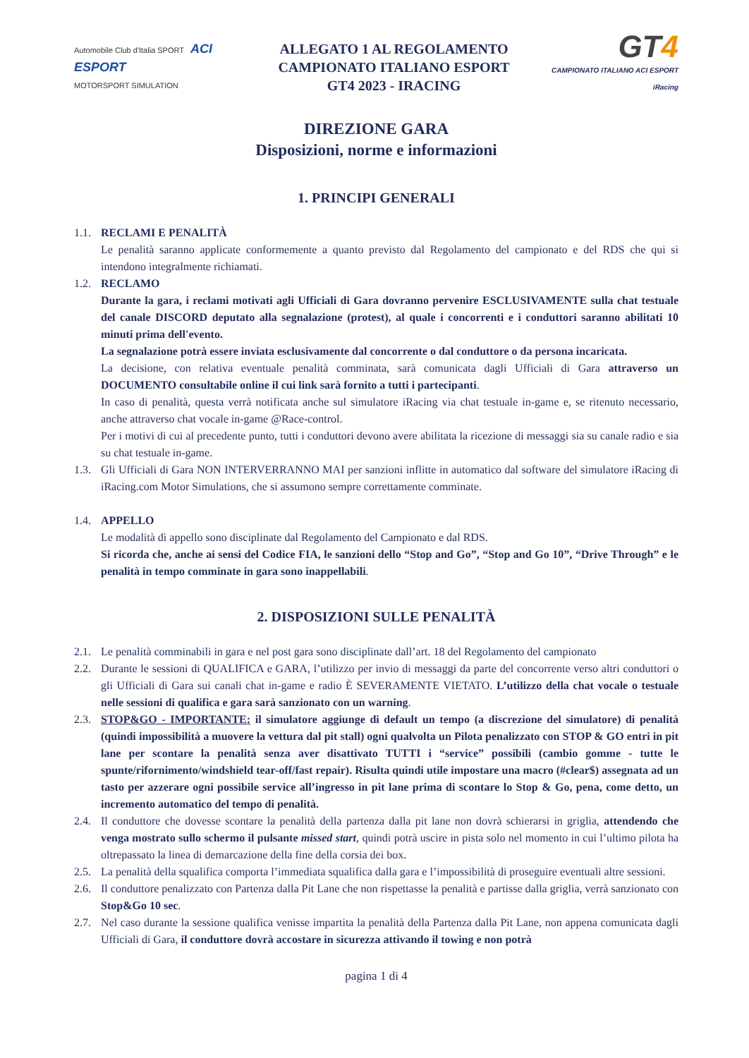Automobile Club d'Italia SPORT ACI ESPORT
MOTORSPORT SIMULATION
ALLEGATO 1 AL REGOLAMENTO
CAMPIONATO ITALIANO ESPORT
GT4 2023 - IRACING
GT4
CAMPIONATO ITALIANO ACI ESPORT iRacing
DIREZIONE GARA
Disposizioni, norme e informazioni
1. PRINCIPI GENERALI
1.1.
RECLAMI E PENALITÀ
Le penalità saranno applicate conformemente a quanto previsto dal Regolamento del campionato e del RDS che qui si intendono integralmente richiamati.
1.2.
RECLAMO
Durante la gara, i reclami motivati agli Ufficiali di Gara dovranno pervenire ESCLUSIVAMENTE sulla chat testuale del canale DISCORD deputato alla segnalazione (protest), al quale i concorrenti e i conduttori saranno abilitati 10 minuti prima dell'evento.
La segnalazione potrà essere inviata esclusivamente dal concorrente o dal conduttore o da persona incaricata.
La decisione, con relativa eventuale penalità comminata, sarà comunicata dagli Ufficiali di Gara attraverso un DOCUMENTO consultabile online il cui link sarà fornito a tutti i partecipanti.
In caso di penalità, questa verrà notificata anche sul simulatore iRacing via chat testuale in-game e, se ritenuto necessario, anche attraverso chat vocale in-game @Race-control.
Per i motivi di cui al precedente punto, tutti i conduttori devono avere abilitata la ricezione di messaggi sia su canale radio e sia su chat testuale in-game.
1.3.
Gli Ufficiali di Gara NON INTERVERRANNO MAI per sanzioni inflitte in automatico dal software del simulatore iRacing di iRacing.com Motor Simulations, che si assumono sempre correttamente comminate.
1.4.
APPELLO
Le modalità di appello sono disciplinate dal Regolamento del Campionato e dal RDS.
Si ricorda che, anche ai sensi del Codice FIA, le sanzioni dello “Stop and Go”, “Stop and Go 10”, “Drive Through” e le penalità in tempo comminate in gara sono inappellabili.
2. DISPOSIZIONI SULLE PENALITÀ
2.1.
Le penalità comminabili in gara e nel post gara sono disciplinate dall’art. 18 del Regolamento del campionato
2.2.
Durante le sessioni di QUALIFICA e GARA, l’utilizzo per invio di messaggi da parte del concorrente verso altri conduttori o gli Ufficiali di Gara sui canali chat in-game e radio È SEVERAMENTE VIETATO. L’utilizzo della chat vocale o testuale nelle sessioni di qualifica e gara sarà sanzionato con un warning.
2.3.
STOP&GO - IMPORTANTE: il simulatore aggiunge di default un tempo (a discrezione del simulatore) di penalità (quindi impossibilità a muovere la vettura dal pit stall) ogni qualvolta un Pilota penalizzato con STOP & GO entri in pit lane per scontare la penalità senza aver disattivato TUTTI i “service” possibili (cambio gomme - tutte le spunte/rifornimento/windshield tear-off/fast repair). Risulta quindi utile impostare una macro (#clear$) assegnata ad un tasto per azzerare ogni possibile service all’ingresso in pit lane prima di scontare lo Stop & Go, pena, come detto, un incremento automatico del tempo di penalità.
2.4.
Il conduttore che dovesse scontare la penalità della partenza dalla pit lane non dovrà schierarsi in griglia, attendendo che venga mostrato sullo schermo il pulsante missed start, quindi potrà uscire in pista solo nel momento in cui l’ultimo pilota ha oltrepassato la linea di demarcazione della fine della corsia dei box.
2.5.
La penalità della squalifica comporta l’immediata squalifica dalla gara e l’impossibilità di proseguire eventuali altre sessioni.
2.6.
Il conduttore penalizzato con Partenza dalla Pit Lane che non rispettasse la penalità e partisse dalla griglia, verrà sanzionato con Stop&Go 10 sec.
2.7.
Nel caso durante la sessione qualifica venisse impartita la penalità della Partenza dalla Pit Lane, non appena comunicata dagli Ufficiali di Gara, il conduttore dovrà accostare in sicurezza attivando il towing e non potrà
pagina 1 di 4